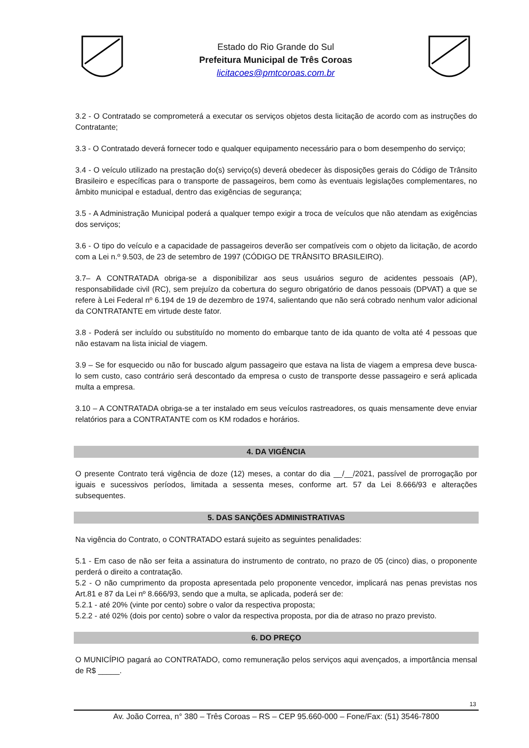Estado do Rio Grande do Sul
Prefeitura Municipal de Três Coroas
licitacoes@pmtcoroas.com.br
3.2 - O Contratado se comprometerá a executar os serviços objetos desta licitação de acordo com as instruções do Contratante;
3.3 - O Contratado deverá fornecer todo e qualquer equipamento necessário para o bom desempenho do serviço;
3.4 - O veículo utilizado na prestação do(s) serviço(s) deverá obedecer às disposições gerais do Código de Trânsito Brasileiro e específicas para o transporte de passageiros, bem como às eventuais legislações complementares, no âmbito municipal e estadual, dentro das exigências de segurança;
3.5 - A Administração Municipal poderá a qualquer tempo exigir a troca de veículos que não atendam as exigências dos serviços;
3.6 - O tipo do veículo e a capacidade de passageiros deverão ser compatíveis com o objeto da licitação, de acordo com a Lei n.º 9.503, de 23 de setembro de 1997 (CÓDIGO DE TRÂNSITO BRASILEIRO).
3.7– A CONTRATADA obriga-se a disponibilizar aos seus usuários seguro de acidentes pessoais (AP), responsabilidade civil (RC), sem prejuízo da cobertura do seguro obrigatório de danos pessoais (DPVAT) a que se refere à Lei Federal nº 6.194 de 19 de dezembro de 1974, salientando que não será cobrado nenhum valor adicional da CONTRATANTE em virtude deste fator.
3.8 - Poderá ser incluído ou substituído no momento do embarque tanto de ida quanto de volta até 4 pessoas que não estavam na lista inicial de viagem.
3.9 – Se for esquecido ou não for buscado algum passageiro que estava na lista de viagem a empresa deve busca-lo sem custo, caso contrário será descontado da empresa o custo de transporte desse passageiro e será aplicada multa a empresa.
3.10 – A CONTRATADA obriga-se a ter instalado em seus veículos rastreadores, os quais mensamente deve enviar relatórios para a CONTRATANTE com os KM rodados e horários.
4. DA VIGÊNCIA
O presente Contrato terá vigência de doze (12) meses, a contar do dia __/__/2021, passível de prorrogação por iguais e sucessivos períodos, limitada a sessenta meses, conforme art. 57 da Lei 8.666/93 e alterações subsequentes.
5. DAS SANÇÕES ADMINISTRATIVAS
Na vigência do Contrato, o CONTRATADO estará sujeito as seguintes penalidades:
5.1 - Em caso de não ser feita a assinatura do instrumento de contrato, no prazo de 05 (cinco) dias, o proponente perderá o direito a contratação.
5.2 - O não cumprimento da proposta apresentada pelo proponente vencedor, implicará nas penas previstas nos Art.81 e 87 da Lei nº 8.666/93, sendo que a multa, se aplicada, poderá ser de:
5.2.1 - até 20% (vinte por cento) sobre o valor da respectiva proposta;
5.2.2 - até 02% (dois por cento) sobre o valor da respectiva proposta, por dia de atraso no prazo previsto.
6. DO PREÇO
O MUNICÍPIO pagará ao CONTRATADO, como remuneração pelos serviços aqui avençados, a importância mensal de R$ _____.
13
Av. João Correa, n° 380 – Três Coroas – RS – CEP 95.660-000 – Fone/Fax: (51) 3546-7800